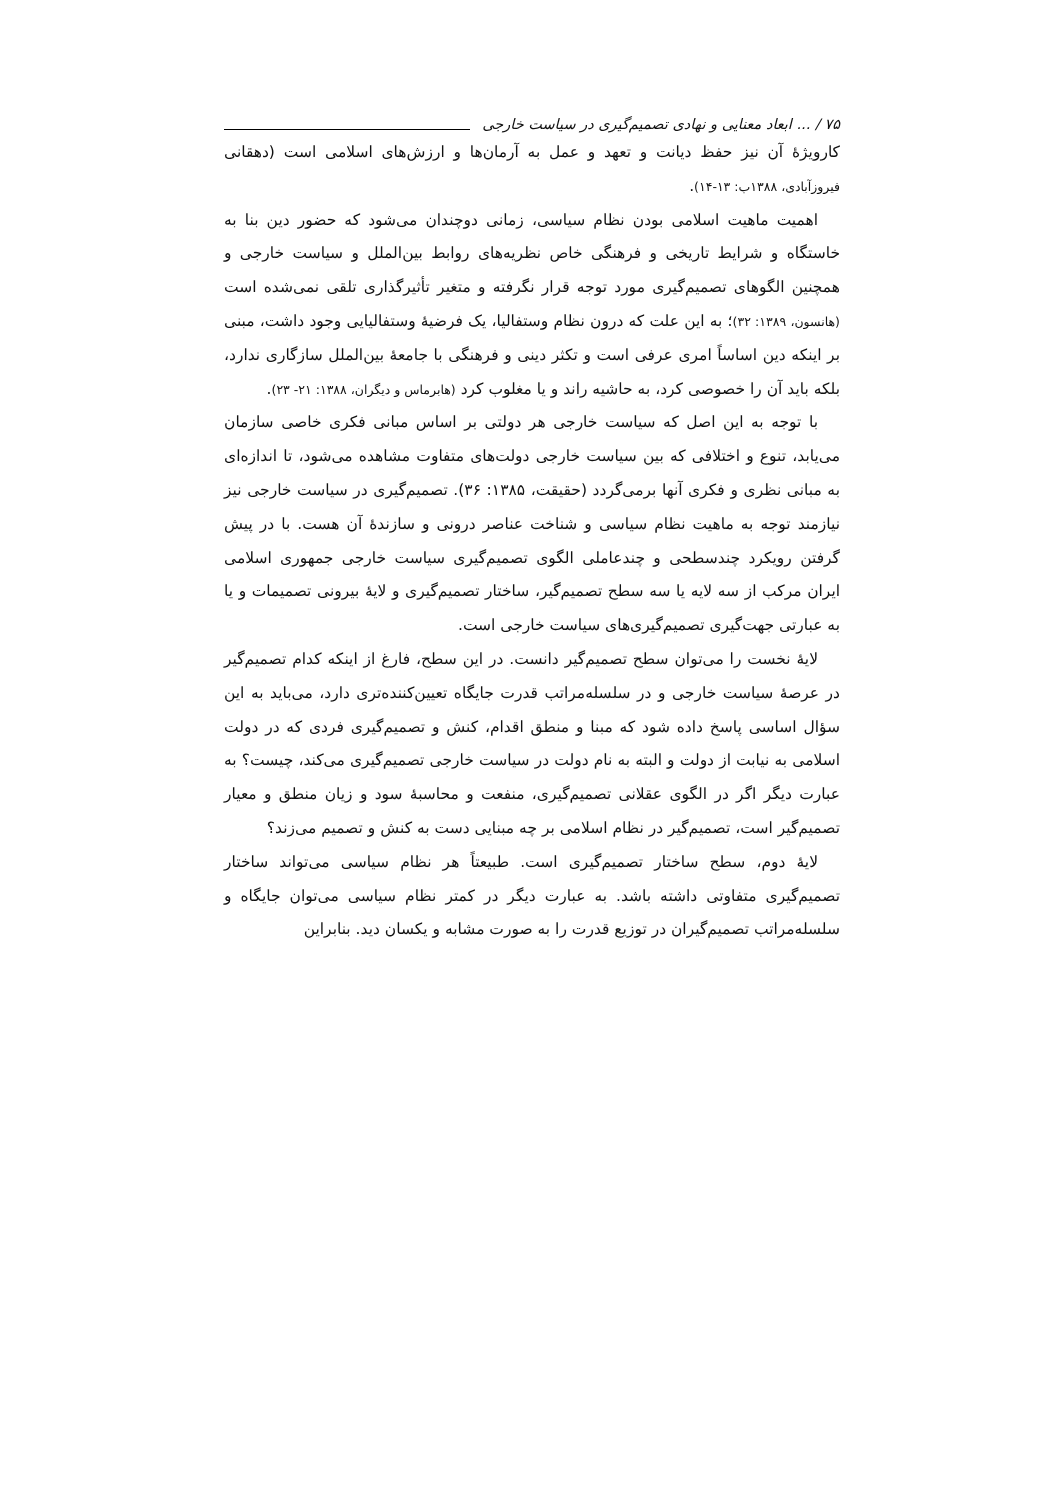۷۵ / ... ابعاد معنایی و نهادی تصمیم‌گیری در سیاست خارجی
کارویژۀ آن نیز حفظ دیانت و تعهد و عمل به آرمان‌ها و ارزش‌های اسلامی است (دهقانی فیروزآبادی، ۱۳۸۸ب: ۱۳-۱۴).
اهمیت ماهیت اسلامی بودن نظام سیاسی، زمانی دوچندان می‌شود که حضور دین بنا به خاستگاه و شرایط تاریخی و فرهنگی خاص نظریه‌های روابط بین‌الملل و سیاست خارجی و همچنین الگوهای تصمیم‌گیری مورد توجه قرار نگرفته و متغیر تأثیرگذاری تلقی نمی‌شده است (هانسون، ۱۳۸۹: ۳۲)؛ به این علت که درون نظام وستفالیا، یک فرضیۀ وستفالیایی وجود داشت، مبنی بر اینکه دین اساساً امری عرفی است و تکثر دینی و فرهنگی با جامعۀ بین‌الملل سازگاری ندارد، بلکه باید آن را خصوصی کرد، به حاشیه راند و یا مغلوب کرد (هابرماس و دیگران، ۱۳۸۸: ۲۱- ۲۳).
با توجه به این اصل که سیاست خارجی هر دولتی بر اساس مبانی فکری خاصی سازمان می‌یابد، تنوع و اختلافی که بین سیاست خارجی دولت‌های متفاوت مشاهده می‌شود، تا اندازه‌ای به مبانی نظری و فکری آنها برمی‌گردد (حقیقت، ۱۳۸۵: ۳۶). تصمیم‌گیری در سیاست خارجی نیز نیازمند توجه به ماهیت نظام سیاسی و شناخت عناصر درونی و سازندۀ آن هست. با در پیش گرفتن رویکرد چندسطحی و چندعاملی الگوی تصمیم‌گیری سیاست خارجی جمهوری اسلامی ایران مرکب از سه لایه یا سه سطح تصمیم‌گیر، ساختار تصمیم‌گیری و لایۀ بیرونی تصمیمات و یا به عبارتی جهت‌گیری تصمیم‌گیری‌های سیاست خارجی است.
لایۀ نخست را می‌توان سطح تصمیم‌گیر دانست. در این سطح، فارغ از اینکه کدام تصمیم‌گیر در عرصۀ سیاست خارجی و در سلسله‌مراتب قدرت جایگاه تعیین‌کننده‌تری دارد، می‌باید به این سؤال اساسی پاسخ داده شود که مبنا و منطق اقدام، کنش و تصمیم‌گیری فردی که در دولت اسلامی به نیابت از دولت و البته به نام دولت در سیاست خارجی تصمیم‌گیری می‌کند، چیست؟ به عبارت دیگر اگر در الگوی عقلانی تصمیم‌گیری، منفعت و محاسبۀ سود و زیان منطق و معیار تصمیم‌گیر است، تصمیم‌گیر در نظام اسلامی بر چه مبنایی دست به کنش و تصمیم می‌زند؟
لایۀ دوم، سطح ساختار تصمیم‌گیری است. طبیعتاً هر نظام سیاسی می‌تواند ساختار تصمیم‌گیری متفاوتی داشته باشد. به عبارت دیگر در کمتر نظام سیاسی می‌توان جایگاه و سلسله‌مراتب تصمیم‌گیران در توزیع قدرت را به صورت مشابه و یکسان دید. بنابراین